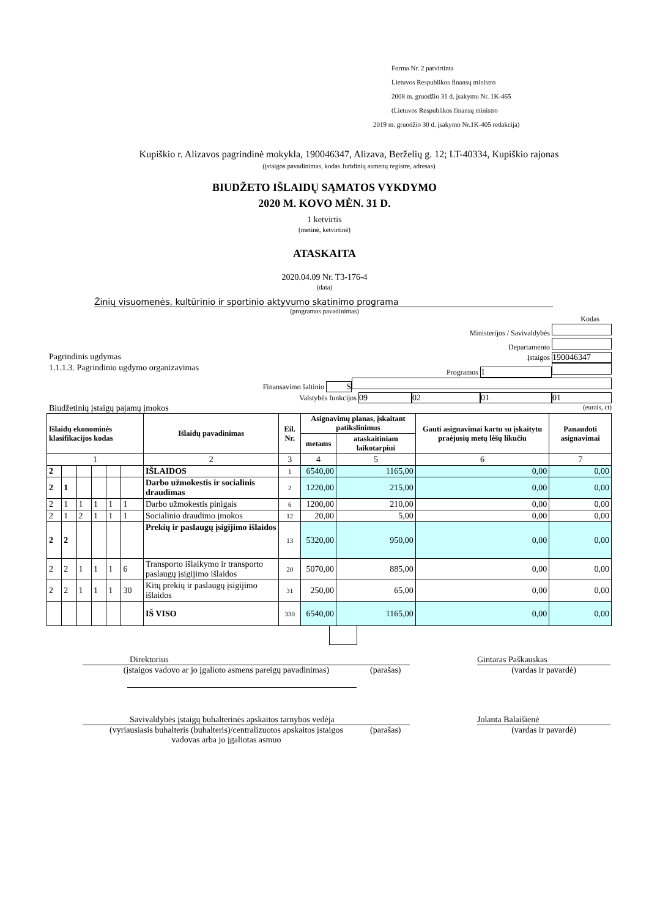Forma Nr. 2 patvirtinta
Lietuvos Respublikos finansų ministro
2008 m. gruodžio 31 d. įsakymu Nr. 1K-465
(Lietuvos Respublikos finansų ministro
2019 m. gruodžio 30 d. įsakymo Nr.1K-405 redakcija)
Kupiškio r. Alizavos pagrindinė mokykla, 190046347, Alizava, Berželių g. 12; LT-40334, Kupiškio rajonas
(įstaigos pavadinimas, kodas Juridinių asmenų registre, adresas)
BIUDŽETO IŠLAIDŲ SĄMATOS VYKDYMO
2020 M. KOVO MĖN. 31 D.
1 ketvirtis
(metinė, ketvirtinė)
ATASKAITA
2020.04.09 Nr. T3-176-4
(data)
Žinių visuomenės, kultūrinio ir sportinio aktyvumo skatinimo programa
(programos pavadinimas)
Kodas
Ministerijos / Savivaldybės
Departamento
Pagrindinis ugdymas Įstaigos 190046347
1.1.1.3. Pagrindinio ugdymo organizavimas Programos 1
Finansavimo šaltinio S
Valstybės funkcijos 09 02 01 01
Biudžetinių įstaigų pajamų įmokos (eurais, ct)
| Išlaidų ekonominės klasifikacijos kodas | | | | | | Išlaidų pavadinimas | Eil. Nr. | Asignavimų planas, įskaitant patikslinimus | | Gauti asignavimai kartu su įskaitytu praėjusių metų lėšų likučiu | Panaudoti asignavimai |
| --- | --- | --- | --- | --- | --- | --- | --- | --- | --- | --- | --- |
| | | | | | | | | metams | ataskaitiniam laikotarpiui | | |
| 1 | | | | | | 2 | 3 | 4 | 5 | 6 | 7 |
| 2 | | | | | | IŠLAIDOS | 1 | 6540,00 | 1165,00 | 0,00 | 0,00 |
| 2 | 1 | | | | | Darbo užmokestis ir socialinis draudimas | 2 | 1220,00 | 215,00 | 0,00 | 0,00 |
| 2 | 1 | 1 | 1 | 1 | 1 | Darbo užmokestis pinigais | 6 | 1200,00 | 210,00 | 0,00 | 0,00 |
| 2 | 1 | 2 | 1 | 1 | 1 | Socialinio draudimo įmokos | 12 | 20,00 | 5,00 | 0,00 | 0,00 |
| 2 | 2 | | | | | Prekių ir paslaugų įsigijimo išlaidos | 13 | 5320,00 | 950,00 | 0,00 | 0,00 |
| 2 | 2 | 1 | 1 | 1 | 6 | Transporto išlaikymo ir transporto paslaugų įsigijimo išlaidos | 20 | 5070,00 | 885,00 | 0,00 | 0,00 |
| 2 | 2 | 1 | 1 | 1 | 30 | Kitų prekių ir paslaugų įsigijimo išlaidos | 31 | 250,00 | 65,00 | 0,00 | 0,00 |
| | | | | | | IŠ VISO | 330 | 6540,00 | 1165,00 | 0,00 | 0,00 |
Direktorius Gintaras Paškauskas
(įstaigos vadovo ar jo įgalioto asmens pareigų pavadinimas)
(parašas) (vardas ir pavardė)
Savivaldybės įstaigų buhalterinės apskaitos tarnybos vedėja Jolanta Balaišienė
(vyriausiasis buhalteris (buhalteris)/centralizuotos apskaitos įstaigos
vadovas arba jo įgaliotas asmuo
(parašas) (vardas ir pavardė)